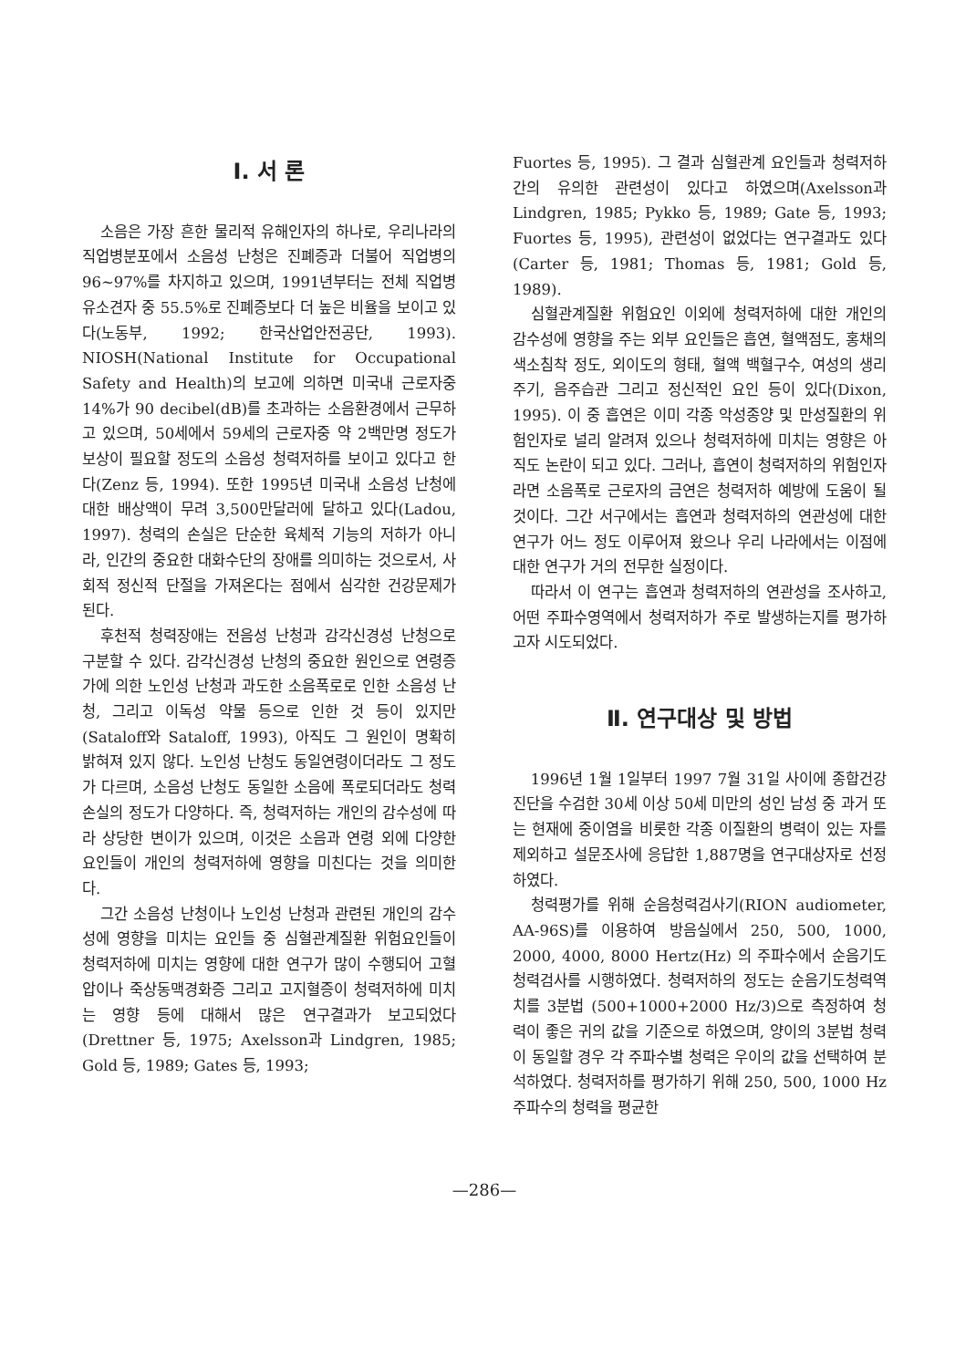Ⅰ. 서 론
소음은 가장 흔한 물리적 유해인자의 하나로, 우리나라의 직업병분포에서 소음성 난청은 진폐증과 더불어 직업병의 96~97%를 차지하고 있으며, 1991년부터는 전체 직업병유소견자 중 55.5%로 진폐증보다 더 높은 비율을 보이고 있다(노동부, 1992; 한국산업안전공단, 1993). NIOSH(National Institute for Occupational Safety and Health)의 보고에 의하면 미국내 근로자중 14%가 90 decibel(dB)를 초과하는 소음환경에서 근무하고 있으며, 50세에서 59세의 근로자중 약 2백만명 정도가 보상이 필요할 정도의 소음성 청력저하를 보이고 있다고 한다(Zenz 등, 1994). 또한 1995년 미국내 소음성 난청에 대한 배상액이 무려 3,500만달러에 달하고 있다(Ladou, 1997). 청력의 손실은 단순한 육체적 기능의 저하가 아니라, 인간의 중요한 대화수단의 장애를 의미하는 것으로서, 사회적 정신적 단절을 가져온다는 점에서 심각한 건강문제가 된다.
후천적 청력장애는 전음성 난청과 감각신경성 난청으로 구분할 수 있다. 감각신경성 난청의 중요한 원인으로 연령증가에 의한 노인성 난청과 과도한 소음폭로로 인한 소음성 난청, 그리고 이독성 약물 등으로 인한 것 등이 있지만(Sataloff와 Sataloff, 1993), 아직도 그 원인이 명확히 밝혀져 있지 않다. 노인성 난청도 동일연령이더라도 그 정도가 다르며, 소음성 난청도 동일한 소음에 폭로되더라도 청력손실의 정도가 다양하다. 즉, 청력저하는 개인의 감수성에 따라 상당한 변이가 있으며, 이것은 소음과 연령 외에 다양한 요인들이 개인의 청력저하에 영향을 미친다는 것을 의미한다.
그간 소음성 난청이나 노인성 난청과 관련된 개인의 감수성에 영향을 미치는 요인들 중 심혈관계질환 위험요인들이 청력저하에 미치는 영향에 대한 연구가 많이 수행되어 고혈압이나 죽상동맥경화증 그리고 고지혈증이 청력저하에 미치는 영향 등에 대해서 많은 연구결과가 보고되었다(Drettner 등, 1975; Axelsson과 Lindgren, 1985; Gold 등, 1989; Gates 등, 1993;
Fuortes 등, 1995). 그 결과 심혈관계 요인들과 청력저하간의 유의한 관련성이 있다고 하였으며(Axelsson과 Lindgren, 1985; Pykko 등, 1989; Gate 등, 1993; Fuortes 등, 1995), 관련성이 없었다는 연구결과도 있다(Carter 등, 1981; Thomas 등, 1981; Gold 등, 1989).
심혈관계질환 위험요인 이외에 청력저하에 대한 개인의 감수성에 영향을 주는 외부 요인들은 흡연, 혈액점도, 홍채의 색소침착 정도, 외이도의 형태, 혈액 백혈구수, 여성의 생리주기, 음주습관 그리고 정신적인 요인 등이 있다(Dixon, 1995). 이 중 흡연은 이미 각종 악성종양 및 만성질환의 위험인자로 널리 알려져 있으나 청력저하에 미치는 영향은 아직도 논란이 되고 있다. 그러나, 흡연이 청력저하의 위험인자라면 소음폭로 근로자의 금연은 청력저하 예방에 도움이 될 것이다. 그간 서구에서는 흡연과 청력저하의 연관성에 대한 연구가 어느 정도 이루어져 왔으나 우리 나라에서는 이점에 대한 연구가 거의 전무한 실정이다.
따라서 이 연구는 흡연과 청력저하의 연관성을 조사하고, 어떤 주파수영역에서 청력저하가 주로 발생하는지를 평가하고자 시도되었다.
Ⅱ. 연구대상 및 방법
1996년 1월 1일부터 1997 7월 31일 사이에 종합건강진단을 수검한 30세 이상 50세 미만의 성인 남성 중 과거 또는 현재에 중이염을 비롯한 각종 이질환의 병력이 있는 자를 제외하고 설문조사에 응답한 1,887명을 연구대상자로 선정하였다.
청력평가를 위해 순음청력검사기(RION audiometer, AA-96S)를 이용하여 방음실에서 250, 500, 1000, 2000, 4000, 8000 Hertz(Hz) 의 주파수에서 순음기도청력검사를 시행하였다. 청력저하의 정도는 순음기도청력역치를 3분법 (500+1000+2000 Hz/3)으로 측정하여 청력이 좋은 귀의 값을 기준으로 하였으며, 양이의 3분법 청력이 동일할 경우 각 주파수별 청력은 우이의 값을 선택하여 분석하였다. 청력저하를 평가하기 위해 250, 500, 1000 Hz 주파수의 청력을 평균한
—286—